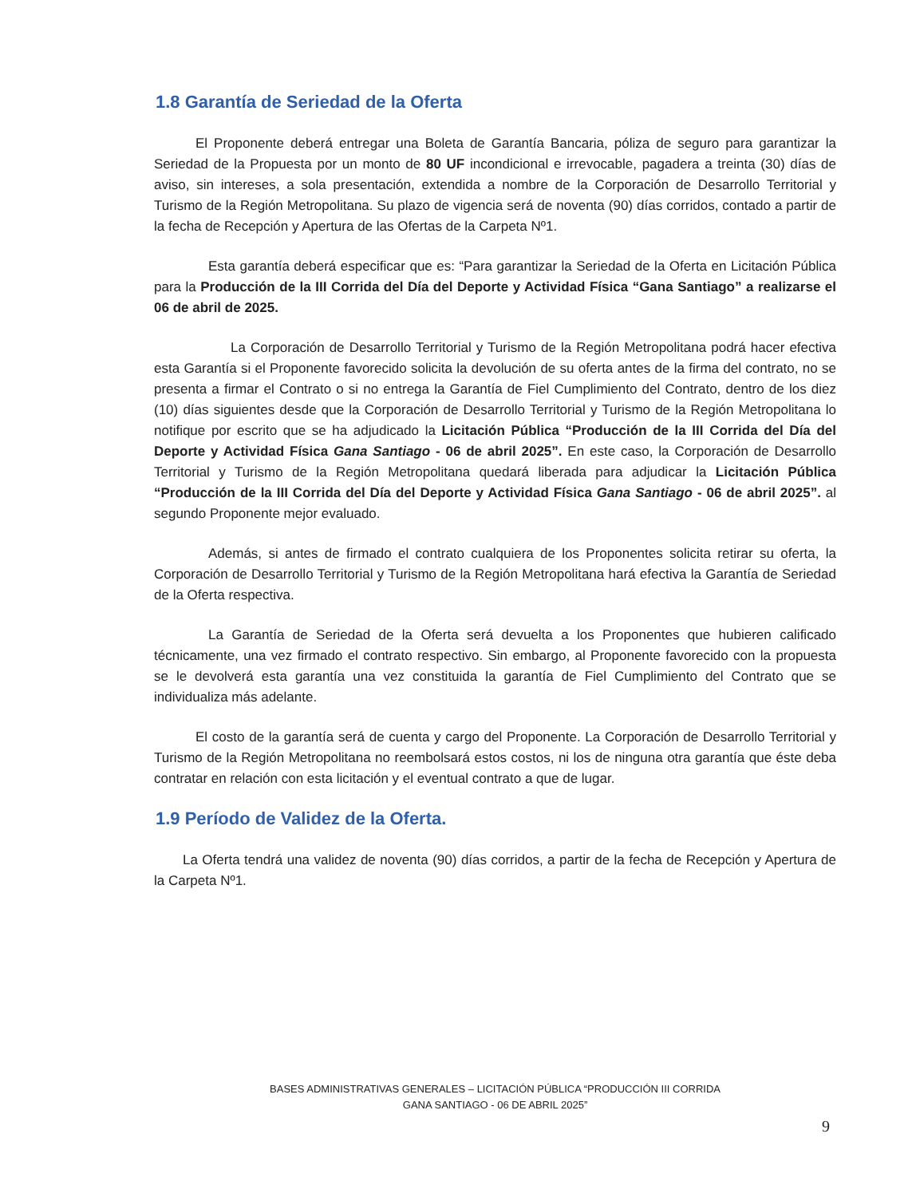1.8 Garantía de Seriedad de la Oferta
El Proponente deberá entregar una Boleta de Garantía Bancaria, póliza de seguro para garantizar la Seriedad de la Propuesta por un monto de 80 UF incondicional e irrevocable, pagadera a treinta (30) días de aviso, sin intereses, a sola presentación, extendida a nombre de la Corporación de Desarrollo Territorial y Turismo de la Región Metropolitana. Su plazo de vigencia será de noventa (90) días corridos, contado a partir de la fecha de Recepción y Apertura de las Ofertas de la Carpeta Nº1.
Esta garantía deberá especificar que es: “Para garantizar la Seriedad de la Oferta en Licitación Pública para la Producción de la III Corrida del Día del Deporte y Actividad Física “Gana Santiago” a realizarse el 06 de abril de 2025.
La Corporación de Desarrollo Territorial y Turismo de la Región Metropolitana podrá hacer efectiva esta Garantía si el Proponente favorecido solicita la devolución de su oferta antes de la firma del contrato, no se presenta a firmar el Contrato o si no entrega la Garantía de Fiel Cumplimiento del Contrato, dentro de los diez (10) días siguientes desde que la Corporación de Desarrollo Territorial y Turismo de la Región Metropolitana lo notifique por escrito que se ha adjudicado la Licitación Pública “Producción de la III Corrida del Día del Deporte y Actividad Física Gana Santiago - 06 de abril 2025”. En este caso, la Corporación de Desarrollo Territorial y Turismo de la Región Metropolitana quedará liberada para adjudicar la Licitación Pública “Producción de la III Corrida del Día del Deporte y Actividad Física Gana Santiago - 06 de abril 2025”. al segundo Proponente mejor evaluado.
Además, si antes de firmado el contrato cualquiera de los Proponentes solicita retirar su oferta, la Corporación de Desarrollo Territorial y Turismo de la Región Metropolitana hará efectiva la Garantía de Seriedad de la Oferta respectiva.
La Garantía de Seriedad de la Oferta será devuelta a los Proponentes que hubieren calificado técnicamente, una vez firmado el contrato respectivo. Sin embargo, al Proponente favorecido con la propuesta se le devolverá esta garantía una vez constituida la garantía de Fiel Cumplimiento del Contrato que se individualiza más adelante.
El costo de la garantía será de cuenta y cargo del Proponente. La Corporación de Desarrollo Territorial y Turismo de la Región Metropolitana no reembolsará estos costos, ni los de ninguna otra garantía que éste deba contratar en relación con esta licitación y el eventual contrato a que de lugar.
1.9 Período de Validez de la Oferta.
La Oferta tendrá una validez de noventa (90) días corridos, a partir de la fecha de Recepción y Apertura de la Carpeta Nº1.
BASES ADMINISTRATIVAS GENERALES – LICITACIÓN PÚBLICA “PRODUCCIÓN III CORRIDA
GANA SANTIAGO - 06 DE ABRIL 2025”
9